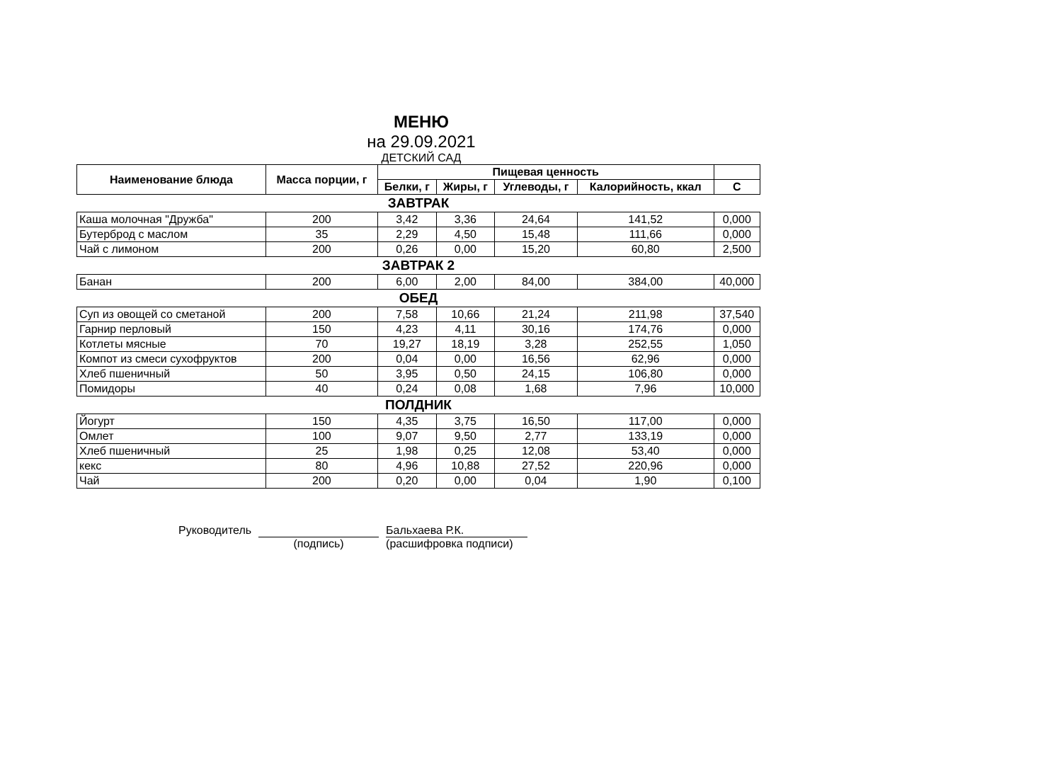МЕНЮ
на 29.09.2021
ДЕТСКИЙ САД
| Наименование блюда | Масса порции, г | Пищевая ценность | | | | |
| --- | --- | --- | --- | --- | --- | --- |
| | | Белки, г | Жиры, г | Углеводы, г | Калорийность, ккал | С |
| ЗАВТРАК | | | | | | |
| Каша молочная "Дружба" | 200 | 3,42 | 3,36 | 24,64 | 141,52 | 0,000 |
| Бутерброд с маслом | 35 | 2,29 | 4,50 | 15,48 | 111,66 | 0,000 |
| Чай с лимоном | 200 | 0,26 | 0,00 | 15,20 | 60,80 | 2,500 |
| ЗАВТРАК 2 | | | | | | |
| Банан | 200 | 6,00 | 2,00 | 84,00 | 384,00 | 40,000 |
| ОБЕД | | | | | | |
| Суп из овощей со сметаной | 200 | 7,58 | 10,66 | 21,24 | 211,98 | 37,540 |
| Гарнир перловый | 150 | 4,23 | 4,11 | 30,16 | 174,76 | 0,000 |
| Котлеты мясные | 70 | 19,27 | 18,19 | 3,28 | 252,55 | 1,050 |
| Компот из смеси сухофруктов | 200 | 0,04 | 0,00 | 16,56 | 62,96 | 0,000 |
| Хлеб пшеничный | 50 | 3,95 | 0,50 | 24,15 | 106,80 | 0,000 |
| Помидоры | 40 | 0,24 | 0,08 | 1,68 | 7,96 | 10,000 |
| ПОЛДНИК | | | | | | |
| Йогурт | 150 | 4,35 | 3,75 | 16,50 | 117,00 | 0,000 |
| Омлет | 100 | 9,07 | 9,50 | 2,77 | 133,19 | 0,000 |
| Хлеб пшеничный | 25 | 1,98 | 0,25 | 12,08 | 53,40 | 0,000 |
| кекс | 80 | 4,96 | 10,88 | 27,52 | 220,96 | 0,000 |
| Чай | 200 | 0,20 | 0,00 | 0,04 | 1,90 | 0,100 |
Руководитель (подпись) Бальхаева Р.К.
(расшифровка подписи)